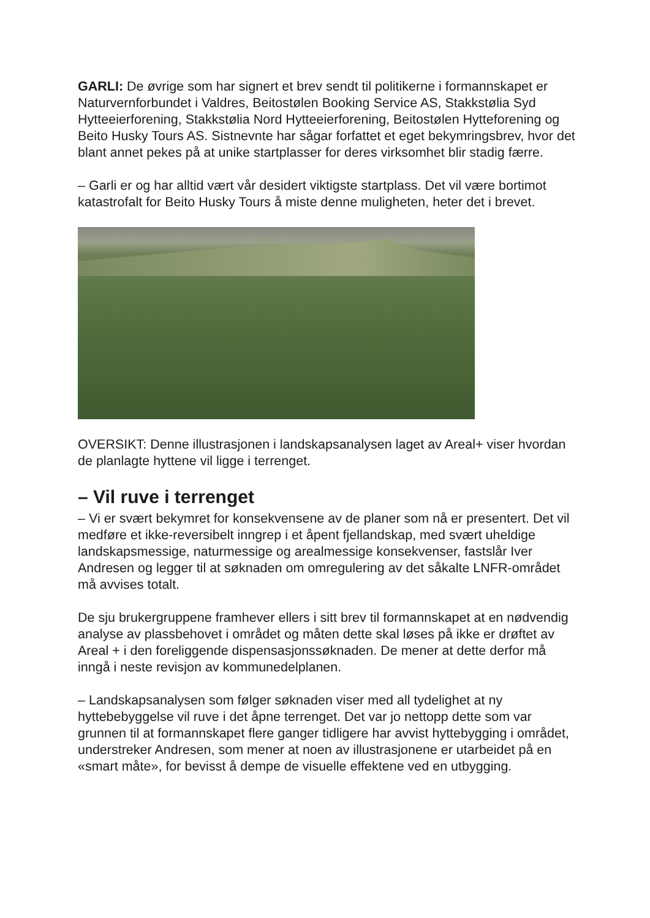GARLI: De øvrige som har signert et brev sendt til politikerne i formannskapet er Naturvernforbundet i Valdres, Beitostølen Booking Service AS, Stakkstølia Syd Hytteeierforening, Stakkstølia Nord Hytteeierforening, Beitostølen Hytteforening og Beito Husky Tours AS. Sistnevnte har sågar forfattet et eget bekymringsbrev, hvor det blant annet pekes på at unike startplasser for deres virksomhet blir stadig færre.
– Garli er og har alltid vært vår desidert viktigste startplass. Det vil være bortimot katastrofalt for Beito Husky Tours å miste denne muligheten, heter det i brevet.
OVERSIKT: Denne illustrasjonen i landskapsanalysen laget av Areal+ viser hvordan de planlagte hyttene vil ligge i terrenget.
– Vil ruve i terrenget
– Vi er svært bekymret for konsekvensene av de planer som nå er presentert. Det vil medføre et ikke-reversibelt inngrep i et åpent fjellandskap, med svært uheldige landskapsmessige, naturmessige og arealmessige konsekvenser, fastslår Iver Andresen og legger til at søknaden om omregulering av det såkalte LNFR-området må avvises totalt.
De sju brukergruppene framhever ellers i sitt brev til formannskapet at en nødvendig analyse av plassbehovet i området og måten dette skal løses på ikke er drøftet av Areal + i den foreliggende dispensasjonssøknaden. De mener at dette derfor må inngå i neste revisjon av kommunedelplanen.
– Landskapsanalysen som følger søknaden viser med all tydelighet at ny hyttebebyggelse vil ruve i det åpne terrenget. Det var jo nettopp dette som var grunnen til at formannskapet flere ganger tidligere har avvist hyttebygging i området, understreker Andresen, som mener at noen av illustrasjonene er utarbeidet på en «smart måte», for bevisst å dempe de visuelle effektene ved en utbygging.